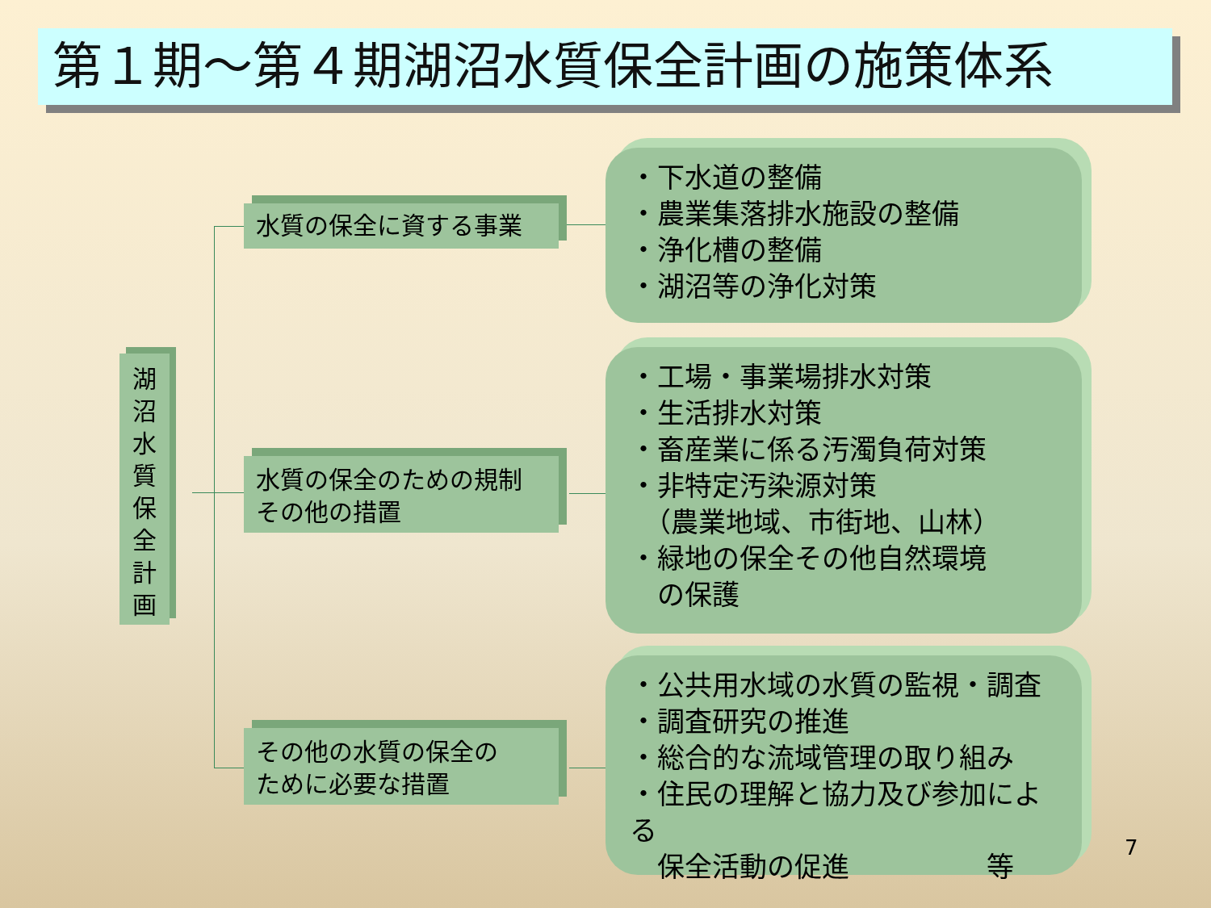第１期～第４期湖沼水質保全計画の施策体系
湖
沼
水
質
保
全
計
画
水質の保全に資する事業
水質の保全のための規制
その他の措置
その他の水質の保全の
ために必要な措置
・下水道の整備
・農業集落排水施設の整備
・浄化槽の整備
・湖沼等の浄化対策
・工場・事業場排水対策
・生活排水対策
・畜産業に係る汚濁負荷対策
・非特定汚染源対策
　（農業地域、市街地、山林）
・緑地の保全その他自然環境
　の保護
・公共用水域の水質の監視・調査
・調査研究の推進
・総合的な流域管理の取り組み
・住民の理解と協力及び参加による
　保全活動の促進　　　　　等
7